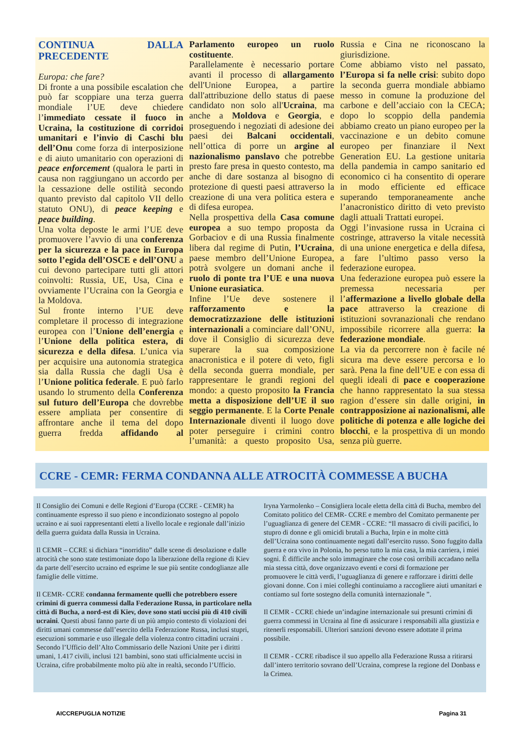CONTINUA DALLA PRECEDENTE
Europa: che fare?
Di fronte a una possibile escalation che può far scoppiare una terza guerra mondiale l’UE deve chiedere l’immediato cessate il fuoco in Ucraina, la costituzione di corridoi umanitari e l’invio di Caschi blu dell’Onu come forza di interposizione e di aiuto umanitario con operazioni di peace enforcement (qualora le parti in causa non raggiungano un accordo per la cessazione delle ostilità secondo quanto previsto dal capitolo VII dello statuto ONU), di peace keeping e peace building.
Una volta deposte le armi l’UE deve promuovere l’avvio di una conferenza per la sicurezza e la pace in Europa sotto l’egida dell’OSCE e dell’ONU a cui devono partecipare tutti gli attori coinvolti: Russia, UE, Usa, Cina e ovviamente l’Ucraina con la Georgia e la Moldova.
Sul fronte interno l’UE deve completare il processo di integrazione europea con l’Unione dell’energia e l’Unione della politica estera, di sicurezza e della difesa. L’unica via per acquisire una autonomia strategica sia dalla Russia che dagli Usa è l’Unione politica federale. E può farlo usando lo strumento della Conferenza sul futuro dell’Europa che dovrebbe essere ampliata per consentire di affrontare anche il tema del dopo guerra fredda affidando al Parlamento europeo un ruolo costituente.
Parallelamente è necessario portare avanti il processo di allargamento dell'Unione Europea, a partire dall'attribuzione dello status di paese candidato non solo all'Ucraina, ma anche a Moldova e Georgia, e proseguendo i negoziati di adesione dei paesi dei Balcani occidentali, nell’ottica di porre un argine al nazionalismo panslavo che potrebbe presto fare presa in questo contesto, ma anche di dare sostanza al bisogno di protezione di questi paesi attraverso la creazione di una vera politica estera e di difesa europea.
Nella prospettiva della Casa comune europea a suo tempo proposta da Gorbaciov e di una Russia finalmente libera dal regime di Putin, l’Ucraina, paese membro dell’Unione Europea, potrà svolgere un domani anche il ruolo di ponte tra l’UE e una nuova Unione eurasiatica.
Infine l’Ue deve sostenere il rafforzamento e la democratizzazione delle istituzioni internazionali a cominciare dall’ONU, dove il Consiglio di sicurezza deve superare la sua composizione anacronistica e il potere di veto, figli della seconda guerra mondiale, per rappresentare le grandi regioni del mondo: a questo proposito la Francia metta a disposizione dell’UE il suo seggio permanente. E la Corte Penale Internazionale diventi il luogo dove poter perseguire i crimini contro l’umanità: a questo proposito Usa, Russia e Cina ne riconoscano la giurisdizione.
Come abbiamo visto nel passato, l’Europa si fa nelle crisi: subito dopo la seconda guerra mondiale abbiamo messo in comune la produzione del carbone e dell’acciaio con la CECA; dopo lo scoppio della pandemia abbiamo creato un piano europeo per la vaccinazione e un debito comune europeo per finanziare il Next Generation EU. La gestione unitaria della pandemia in campo sanitario ed economico ci ha consentito di operare in modo efficiente ed efficace superando temporaneamente anche l’anacronistico diritto di veto previsto dagli attuali Trattati europei.
Oggi l’invasione russa in Ucraina ci costringe, attraverso la vitale necessità di una unione energetica e della difesa, a fare l’ultimo passo verso la federazione europea.
Una federazione europea può essere la premessa necessaria per l’affermazione a livello globale della pace attraverso la creazione di istituzioni sovranazionali che rendano impossibile ricorrere alla guerra: la federazione mondiale.
La via da percorrere non è facile né sicura ma deve essere percorsa e lo sarà. Pena la fine dell’UE e con essa di quegli ideali di pace e cooperazione che hanno rappresentato la sua stessa ragion d’essere sin dalle origini, in contrapposizione ai nazionalismi, alle politiche di potenza e alle logiche dei blocchi, e la prospettiva di un mondo senza più guerre.
CCRE - CEMR: FERMA CONDANNA ALLE ATROCITÀ COMMESSE A BUCHA
Il Consiglio dei Comuni e delle Regioni d’Europa (CCRE - CEMR) ha continuamente espresso il suo pieno e incondizionato sostegno al popolo ucraino e ai suoi rappresentanti eletti a livello locale e regionale dall’inizio della guerra guidata dalla Russia in Ucraina.
Il CEMR – CCRE si dichiara “inorridito” dalle scene di desolazione e dalle atrocità che sono state testimoniate dopo la liberazione della regione di Kiev da parte dell’esercito ucraino ed esprime le sue più sentite condoglianze alle famiglie delle vittime.
Il CEMR- CCRE condanna fermamente quelli che potrebbero essere crimini di guerra commessi dalla Federazione Russa, in particolare nella città di Bucha, a nord-est di Kiev, dove sono stati uccisi più di 410 civili ucraini. Questi abusi fanno parte di un più ampio contesto di violazioni dei diritti umani commesse dall’esercito della Federazione Russa, inclusi stupri, esecuzioni sommarie e uso illegale della violenza contro cittadini ucraini . Secondo l’Ufficio dell’Alto Commissario delle Nazioni Unite per i diritti umani, 1.417 civili, inclusi 121 bambini, sono stati ufficialmente uccisi in Ucraina, cifre probabilmente molto più alte in realtà, secondo l’Ufficio.
Iryna Yarmolenko – Consigliera locale eletta della città di Bucha, membro del Comitato politico del CEMR- CCRE e membro del Comitato permanente per l’uguaglianza di genere del CEMR - CCRE: “Il massacro di civili pacifici, lo stupro di donne e gli omicidi brutali a Bucha, Irpin e in molte città dell’Ucraina sono continuamente negati dall’esercito russo. Sono fuggito dalla guerra e ora vivo in Polonia, ho perso tutto la mia casa, la mia carriera, i miei sogni. È difficile anche solo immaginare che cose così orribili accadano nella mia stessa città, dove organizzavo eventi e corsi di formazione per promuovere le città verdi, l’uguaglianza di genere e rafforzare i diritti delle giovani donne. Con i miei colleghi continuiamo a raccogliere aiuti umanitari e contiamo sul forte sostegno della comunità internazionale ”.
Il CEMR - CCRE chiede un’indagine internazionale sui presunti crimini di guerra commessi in Ucraina al fine di assicurare i responsabili alla giustizia e ritenerli responsabili. Ulteriori sanzioni devono essere adottate il prima possibile.
Il CEMR - CCRE ribadisce il suo appello alla Federazione Russa a ritirarsi dall’intero territorio sovrano dell’Ucraina, comprese la regione del Donbass e la Crimea.
AICCREPUGLIA NOTIZIE Pagina 31